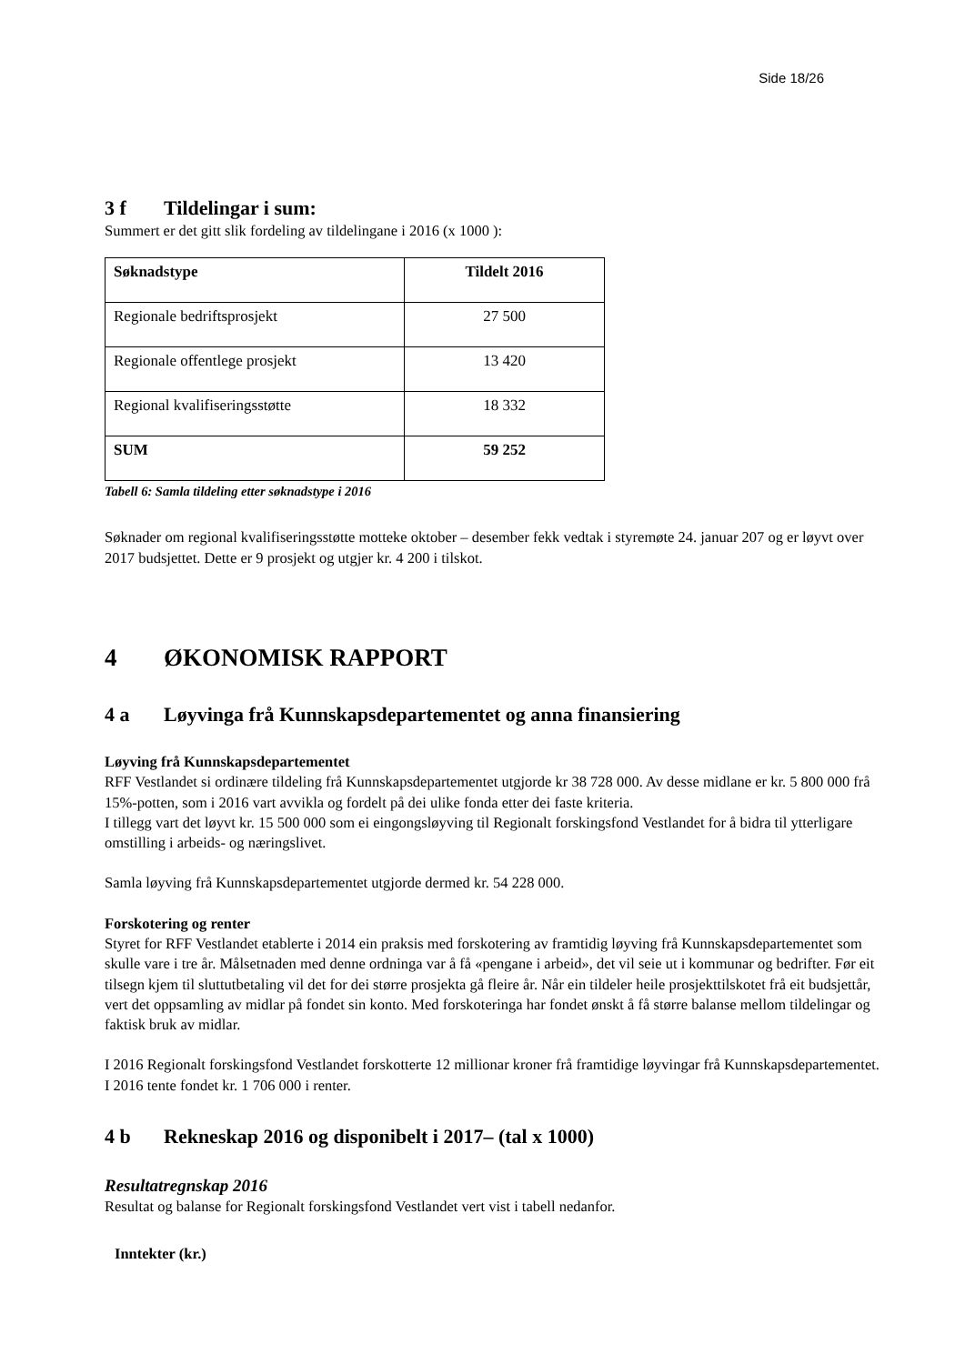Side 18/26
3 f Tildelingar i sum:
Summert er det gitt slik fordeling av tildelingane i 2016 (x 1000 ):
| Søknadstype | Tildelt 2016 |
| --- | --- |
| Regionale bedriftsprosjekt | 27 500 |
| Regionale offentlege prosjekt | 13 420 |
| Regional kvalifiseringsstøtte | 18 332 |
| SUM | 59 252 |
Tabell 6: Samla tildeling etter søknadstype i 2016
Søknader om regional kvalifiseringsstøtte motteke oktober – desember fekk vedtak i styremøte 24. januar 207 og er løyvt over 2017 budsjettet. Dette er 9 prosjekt og utgjer kr. 4 200 i tilskot.
4 ØKONOMISK RAPPORT
4 a Løyvinga frå Kunnskapsdepartementet og anna finansiering
Løyving frå Kunnskapsdepartementet
RFF Vestlandet si ordinære tildeling frå Kunnskapsdepartementet utgjorde kr 38 728 000. Av desse midlane er kr. 5 800 000 frå 15%-potten, som i 2016 vart avvikla og fordelt på dei ulike fonda etter dei faste kriteria.
I tillegg vart det løyvt kr. 15 500 000 som ei eingongsløyving til Regionalt forskingsfond Vestlandet for å bidra til ytterligare omstilling i arbeids- og næringslivet.
Samla løyving frå Kunnskapsdepartementet utgjorde dermed kr. 54 228 000.
Forskotering og renter
Styret for RFF Vestlandet etablerte i 2014 ein praksis med forskotering av framtidig løyving frå Kunnskapsdepartementet som skulle vare i tre år. Målsetnaden med denne ordninga var å få «pengane i arbeid», det vil seie ut i kommunar og bedrifter. Før eit tilsegn kjem til sluttutbetaling vil det for dei større prosjekta gå fleire år. Når ein tildeler heile prosjekttilskotet frå eit budsjettår, vert det oppsamling av midlar på fondet sin konto. Med forskoteringa har fondet ønskt å få større balanse mellom tildelingar og faktisk bruk av midlar.
I 2016 Regionalt forskingsfond Vestlandet forskotterte 12 millionar kroner frå framtidige løyvingar frå Kunnskapsdepartementet. I 2016 tente fondet kr. 1 706 000 i renter.
4 b Rekneskap 2016 og disponibelt i 2017– (tal x 1000)
Resultatregnskap 2016
Resultat og balanse for Regionalt forskingsfond Vestlandet vert vist i tabell nedanfor.
Inntekter (kr.)